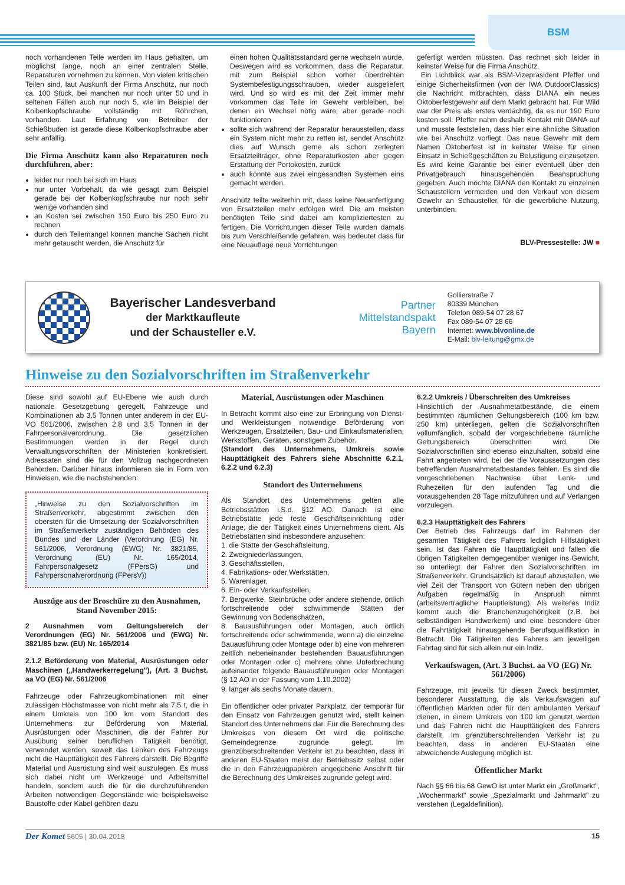BSM
noch vorhandenen Teile werden im Haus gehalten, um möglichst lange, noch an einer zentralen Stelle, Reparaturen vornehmen zu können. Von vielen kritischen Teilen sind, laut Auskunft der Firma Anschütz, nur noch ca. 100 Stück, bei manchen nur noch unter 50 und in seltenen Fällen auch nur noch 5, wie im Beispiel der Kolbenkopfschraube vollständig mit Röhrchen, vorhanden. Laut Erfahrung von Betreiber der Schießbuden ist gerade diese Kolbenkopfschraube aber sehr anfällig.
Die Firma Anschütz kann also Reparaturen noch durchführen, aber:
leider nur noch bei sich im Haus
nur unter Vorbehalt, da wie gesagt zum Beispiel gerade bei der Kolbenkopfschraube nur noch sehr wenige vorhanden sind
an Kosten sei zwischen 150 Euro bis 250 Euro zu rechnen
durch den Teilemangel können manche Sachen nicht mehr getauscht werden, die Anschütz für
einen hohen Qualitätsstandard gerne wechseln würde. Deswegen wird es vorkommen, dass die Reparatur, mit zum Beispiel schon vorher überdrehten Systembefestigungsschrauben, wieder ausgeliefert wird. Und so wird es mit der Zeit immer mehr vorkommen das Teile im Gewehr verbleiben, bei denen ein Wechsel nötig wäre, aber gerade noch funktionieren
sollte sich während der Reparatur herausstellen, dass ein System nicht mehr zu retten ist, sendet Anschütz dies auf Wunsch gerne als schon zerlegten Ersatzteilträger, ohne Reparaturkosten aber gegen Erstattung der Portokosten, zurück
auch könnte aus zwei eingesandten Systemen eins gemacht werden.
Anschütz teilte weiterhin mit, dass keine Neuanfertigung von Ersatzteilen mehr erfolgen wird. Die am meisten benötigten Teile sind dabei am kompliziertesten zu fertigen. Die Vorrichtungen dieser Teile wurden damals bis zum Verschleißende gefahren, was bedeutet dass für eine Neuauflage neue Vorrichtungen
gefertigt werden müssten. Das rechnet sich leider in keinster Weise für die Firma Anschütz.
Ein Lichtblick war als BSM-Vizepräsident Pfeffer und einige Sicherheitsfirmen (von der IWA OutdoorClassics) die Nachricht mitbrachten, dass DIANA ein neues Oktoberfestgewehr auf dem Markt gebracht hat. Für Wild war der Preis als erstes verdächtig, da es nur 190 Euro kosten soll. Pfeffer nahm deshalb Kontakt mit DIANA auf und musste feststellen, dass hier eine ähnliche Situation wie bei Anschütz vorliegt. Das neue Gewehr mit dem Namen Oktoberfest ist in keinster Weise für einen Einsatz in Schießgeschäften zu Belustigung einzusetzen. Es wird keine Garantie bei einer eventuell über den Privatgebrauch hinausgehenden Beanspruchung gegeben. Auch möchte DIANA den Kontakt zu einzelnen Schaustellern vermeiden und den Verkauf von diesem Gewehr an Schausteller, für die gewerbliche Nutzung, unterbinden.
BLV-Pressestelle: JW ■
Bayerischer Landesverband
der Marktkaufleute
und der Schausteller e.V.
Partner
Mittelstandspakt
Bayern
Gollierstraße 7
80339 München
Telefon 089-54 07 28 67
Fax 089-54 07 28 66
Internet: www.blvonline.de
E-Mail: blv-leitung@gmx.de
Hinweise zu den Sozialvorschriften im Straßenverkehr
Diese sind sowohl auf EU-Ebene wie auch durch nationale Gesetzgebung geregelt, Fahrzeuge und Kombinationen ab 3,5 Tonnen unter anderem in der EU-VO 561/2006, zwischen 2,8 und 3,5 Tonnen in der Fahrpersonalverordnung. Die gesetzlichen Bestimmungen werden in der Regel durch Verwaltungsvorschriften der Ministerien konkretisiert. Adressaten sind die für den Vollzug nachgeordneten Behörden. Darüber hinaus informieren sie in Form von Hinweisen, wie die nachstehenden:
„Hinweise zu den Sozialvorschriften im Straßenverkehr, abgestimmt zwischen den obersten für die Umsetzung der Sozialvorschriften im Straßenverkehr zuständigen Behörden des Bundes und der Länder (Verordnung (EG) Nr. 561/2006, Verordnung (EWG) Nr. 3821/85, Verordnung (EU) Nr. 165/2014, Fahrpersonalgesetz (FPersG) und Fahrpersonalverordnung (FPersV))
Auszüge aus der Broschüre zu den Ausnahmen, Stand November 2015:
2 Ausnahmen vom Geltungsbereich der Verordnungen (EG) Nr. 561/2006 und (EWG) Nr. 3821/85 bzw. (EU) Nr. 165/2014
2.1.2 Beförderung von Material, Ausrüstungen oder Maschinen („Handwerkerregelung"), (Art. 3 Buchst. aa VO (EG) Nr. 561/2006
Fahrzeuge oder Fahrzeugkombinationen mit einer zulässigen Höchstmasse von nicht mehr als 7,5 t, die in einem Umkreis von 100 km vom Standort des Unternehmens zur Beförderung von Material, Ausrüstungen oder Maschinen, die der Fahrer zur Ausübung seiner beruflichen Tätigkeit benötigt, verwendet werden, soweit das Lenken des Fahrzeugs nicht die Haupttätigkeit des Fahrers darstellt. Die Begriffe Material und Ausrüstung sind weit auszulegen. Es muss sich dabei nicht um Werkzeuge und Arbeitsmittel handeln, sondern auch die für die durchzuführenden Arbeiten notwendigen Gegenstände wie beispielsweise Baustoffe oder Kabel gehören dazu
Material, Ausrüstungen oder Maschinen
In Betracht kommt also eine zur Erbringung von Dienst- und Werkleistungen notwendige Beförderung von Werkzeugen, Ersatzteilen, Bau- und Einkaufsmaterialien, Werkstoffen, Geräten, sonstigem Zubehör.
(Standort des Unternehmens, Umkreis sowie Haupttätigkeit des Fahrers siehe Abschnitte 6.2.1, 6.2.2 und 6.2.3)
Standort des Unternehmens
Als Standort des Unternehmens gelten alle Betriebsstätten i.S.d. §12 AO. Danach ist eine Betriebstätte jede feste Geschäftseinrichtung oder Anlage, die der Tätigkeit eines Unternehmens dient. Als Betriebstätten sind insbesondere anzusehen:
1. die Stätte der Geschäftsleitung,
2. Zweigniederlassungen,
3. Geschäftsstellen,
4. Fabrikations- oder Werkstätten,
5. Warenlager,
6. Ein- oder Verkaufsstellen,
7. Bergwerke, Steinbrüche oder andere stehende, örtlich fortschreitende oder schwimmende Stätten der Gewinnung von Bodenschätzen,
8. Bauausführungen oder Montagen, auch örtlich fortschreitende oder schwimmende, wenn a) die einzelne Bauausführung oder Montage oder b) eine von mehreren zeitlich nebeneinander bestehenden Bauausführungen oder Montagen oder c) mehrere ohne Unterbrechung aufeinander folgende Bauausführungen oder Montagen (§ 12 AO in der Fassung vom 1.10.2002)
9. länger als sechs Monate dauern.
Ein öffentlicher oder privater Parkplatz, der temporär für den Einsatz von Fahrzeugen genutzt wird, stellt keinen Standort des Unternehmens dar. Für die Berechnung des Umkreises von diesem Ort wird die politische Gemeindegrenze zugrunde gelegt. Im grenzüberschreitenden Verkehr ist zu beachten, dass in anderen EU-Staaten meist der Betriebssitz selbst oder die in den Fahrzeugpapieren angegebene Anschrift für die Berechnung des Umkreises zugrunde gelegt wird.
6.2.2 Umkreis / Überschreiten des Umkreises
Hinsichtlich der Ausnahmetatbestände, die einem bestimmten räumlichen Geltungsbereich (100 km bzw. 250 km) unterliegen, gelten die Sozialvorschriften vollumfänglich, sobald der vorgeschriebene räumliche Geltungsbereich überschritten wird. Die Sozialvorschriften sind ebenso einzuhalten, sobald eine Fahrt angetreten wird, bei der die Voraussetzungen des betreffenden Ausnahmetatbestandes fehlen. Es sind die vorgeschriebenen Nachweise über Lenk- und Ruhezeiten für den laufenden Tag und die vorausgehenden 28 Tage mitzuführen und auf Verlangen vorzulegen.
6.2.3 Haupttätigkeit des Fahrers
Der Betrieb des Fahrzeugs darf im Rahmen der gesamten Tätigkeit des Fahrers lediglich Hilfstätigkeit sein. Ist das Fahren die Haupttätigkeit und fallen die übrigen Tätigkeiten demgegenüber weniger ins Gewicht, so unterliegt der Fahrer den Sozialvorschriften im Straßenverkehr. Grundsätzlich ist darauf abzustellen, wie viel Zeit der Transport von Gütern neben den übrigen Aufgaben regelmäßig in Anspruch nimmt (arbeitsvertragliche Hauptleistung). Als weiteres Indiz kommt auch die Branchenzugehörigkeit (z.B. bei selbständigen Handwerkern) und eine besondere über die Fahrtätigkeit hinausgehende Berufsqualifikation in Betracht. Die Tätigkeiten des Fahrers am jeweiligen Fahrtag sind für sich allein nur ein Indiz.
Verkaufswagen, (Art. 3 Buchst. aa VO (EG) Nr. 561/2006)
Fahrzeuge, mit jeweils für diesen Zweck bestimmter, besonderer Ausstattung, die als Verkaufswagen auf öffentlichen Märkten oder für den ambulanten Verkauf dienen, in einem Umkreis von 100 km genutzt werden und das Fahren nicht die Haupttätigkeit des Fahrers darstellt. Im grenzüberschreitenden Verkehr ist zu beachten, dass in anderen EU-Staaten eine abweichende Auslegung möglich ist.
Öffentlicher Markt
Nach §§ 66 bis 68 GewO ist unter Markt ein „Großmarkt", „Wochenmarkt" sowie „Spezialmarkt und Jahrmarkt" zu verstehen (Legaldefinition).
Der Komet 5605 | 30.04.2018 15